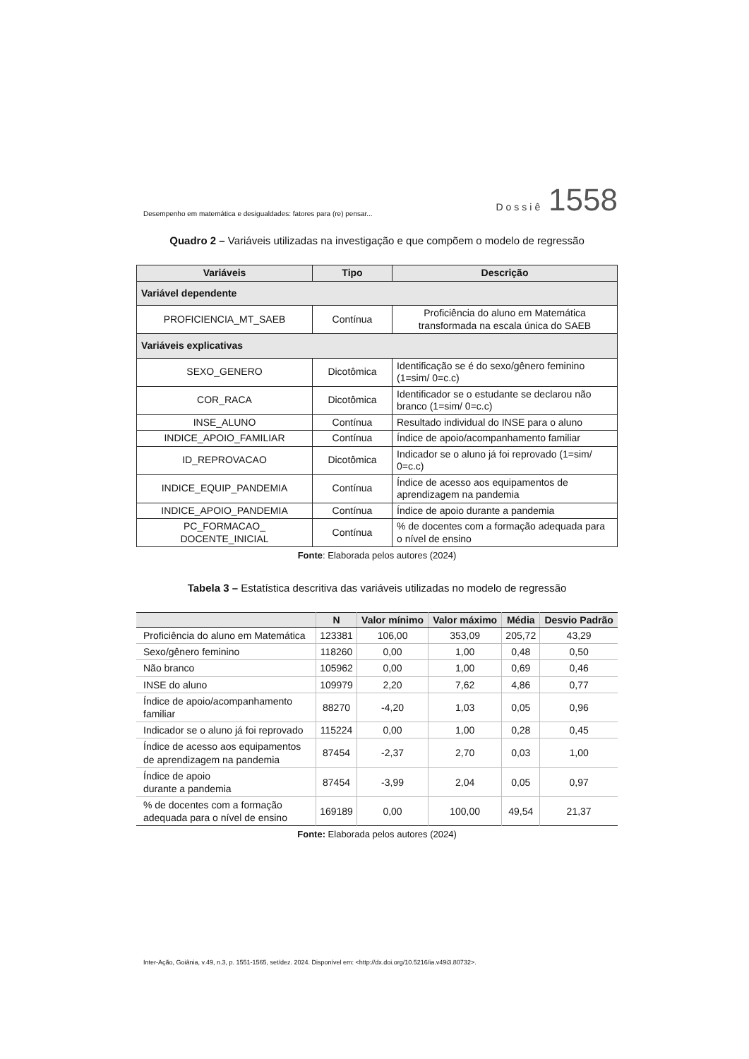Desempenho em matemática e desigualdades: fatores para (re) pensar...
Dossiê 1558
Quadro 2 – Variáveis utilizadas na investigação e que compõem o modelo de regressão
| Variáveis | Tipo | Descrição |
| --- | --- | --- |
| Variável dependente | | |
| PROFICIENCIA_MT_SAEB | Contínua | Proficiência do aluno em Matemática transformada na escala única do SAEB |
| Variáveis explicativas | | |
| SEXO_GENERO | Dicotômica | Identificação se é do sexo/gênero feminino (1=sim/ 0=c.c) |
| COR_RACA | Dicotômica | Identificador se o estudante se declarou não branco (1=sim/ 0=c.c) |
| INSE_ALUNO | Contínua | Resultado individual do INSE para o aluno |
| INDICE_APOIO_FAMILIAR | Contínua | Índice de apoio/acompanhamento familiar |
| ID_REPROVACAO | Dicotômica | Indicador se o aluno já foi reprovado (1=sim/ 0=c.c) |
| INDICE_EQUIP_PANDEMIA | Contínua | Índice de acesso aos equipamentos de aprendizagem na pandemia |
| INDICE_APOIO_PANDEMIA | Contínua | Índice de apoio durante a pandemia |
| PC_FORMACAO_ DOCENTE_INICIAL | Contínua | % de docentes com a formação adequada para o nível de ensino |
Fonte: Elaborada pelos autores (2024)
Tabela 3 – Estatística descritiva das variáveis utilizadas no modelo de regressão
| | N | Valor mínimo | Valor máximo | Média | Desvio Padrão |
| --- | --- | --- | --- | --- | --- |
| Proficiência do aluno em Matemática | 123381 | 106,00 | 353,09 | 205,72 | 43,29 |
| Sexo/gênero feminino | 118260 | 0,00 | 1,00 | 0,48 | 0,50 |
| Não branco | 105962 | 0,00 | 1,00 | 0,69 | 0,46 |
| INSE do aluno | 109979 | 2,20 | 7,62 | 4,86 | 0,77 |
| Índice de apoio/acompanhamento familiar | 88270 | -4,20 | 1,03 | 0,05 | 0,96 |
| Indicador se o aluno já foi reprovado | 115224 | 0,00 | 1,00 | 0,28 | 0,45 |
| Índice de acesso aos equipamentos de aprendizagem na pandemia | 87454 | -2,37 | 2,70 | 0,03 | 1,00 |
| Índice de apoio durante a pandemia | 87454 | -3,99 | 2,04 | 0,05 | 0,97 |
| % de docentes com a formação adequada para o nível de ensino | 169189 | 0,00 | 100,00 | 49,54 | 21,37 |
Fonte: Elaborada pelos autores (2024)
Inter-Ação, Goiânia, v.49, n.3, p. 1551-1565, set/dez. 2024. Disponível em: <http://dx.doi.org/10.5216/ia.v49i3.80732>.